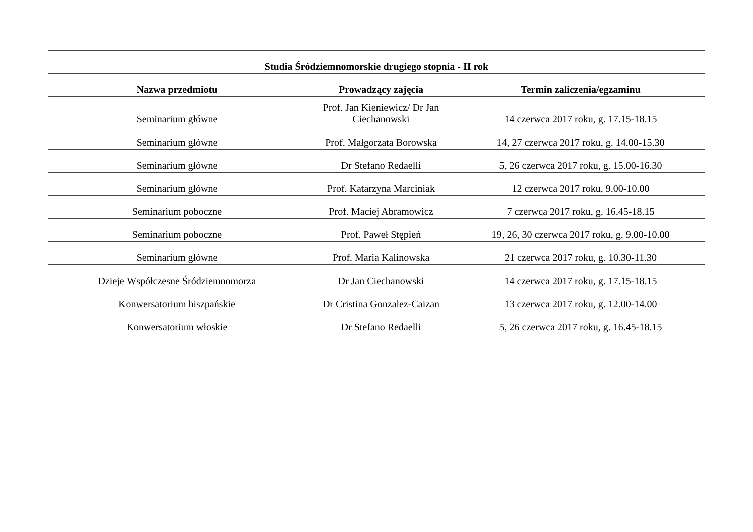| Studia Śródziemnomorskie drugiego stopnia - II rok | | |
| --- | --- | --- |
| Nazwa przedmiotu | Prowadzący zajęcia | Termin zaliczenia/egzaminu |
| Seminarium główne | Prof. Jan Kieniewicz/ Dr Jan Ciechanowski | 14 czerwca 2017 roku, g. 17.15-18.15 |
| Seminarium główne | Prof. Małgorzata Borowska | 14, 27 czerwca 2017 roku, g. 14.00-15.30 |
| Seminarium główne | Dr Stefano Redaelli | 5, 26 czerwca 2017 roku, g. 15.00-16.30 |
| Seminarium główne | Prof. Katarzyna Marciniak | 12 czerwca 2017 roku, 9.00-10.00 |
| Seminarium poboczne | Prof. Maciej Abramowicz | 7 czerwca 2017 roku, g. 16.45-18.15 |
| Seminarium poboczne | Prof. Paweł Stępień | 19, 26, 30 czerwca 2017 roku, g. 9.00-10.00 |
| Seminarium główne | Prof. Maria Kalinowska | 21 czerwca 2017 roku, g. 10.30-11.30 |
| Dzieje Współczesne Śródziemnomorza | Dr Jan Ciechanowski | 14 czerwca 2017 roku, g. 17.15-18.15 |
| Konwersatorium hiszpańskie | Dr Cristina Gonzalez-Caizan | 13 czerwca 2017 roku, g. 12.00-14.00 |
| Konwersatorium włoskie | Dr Stefano Redaelli | 5, 26 czerwca 2017 roku, g. 16.45-18.15 |